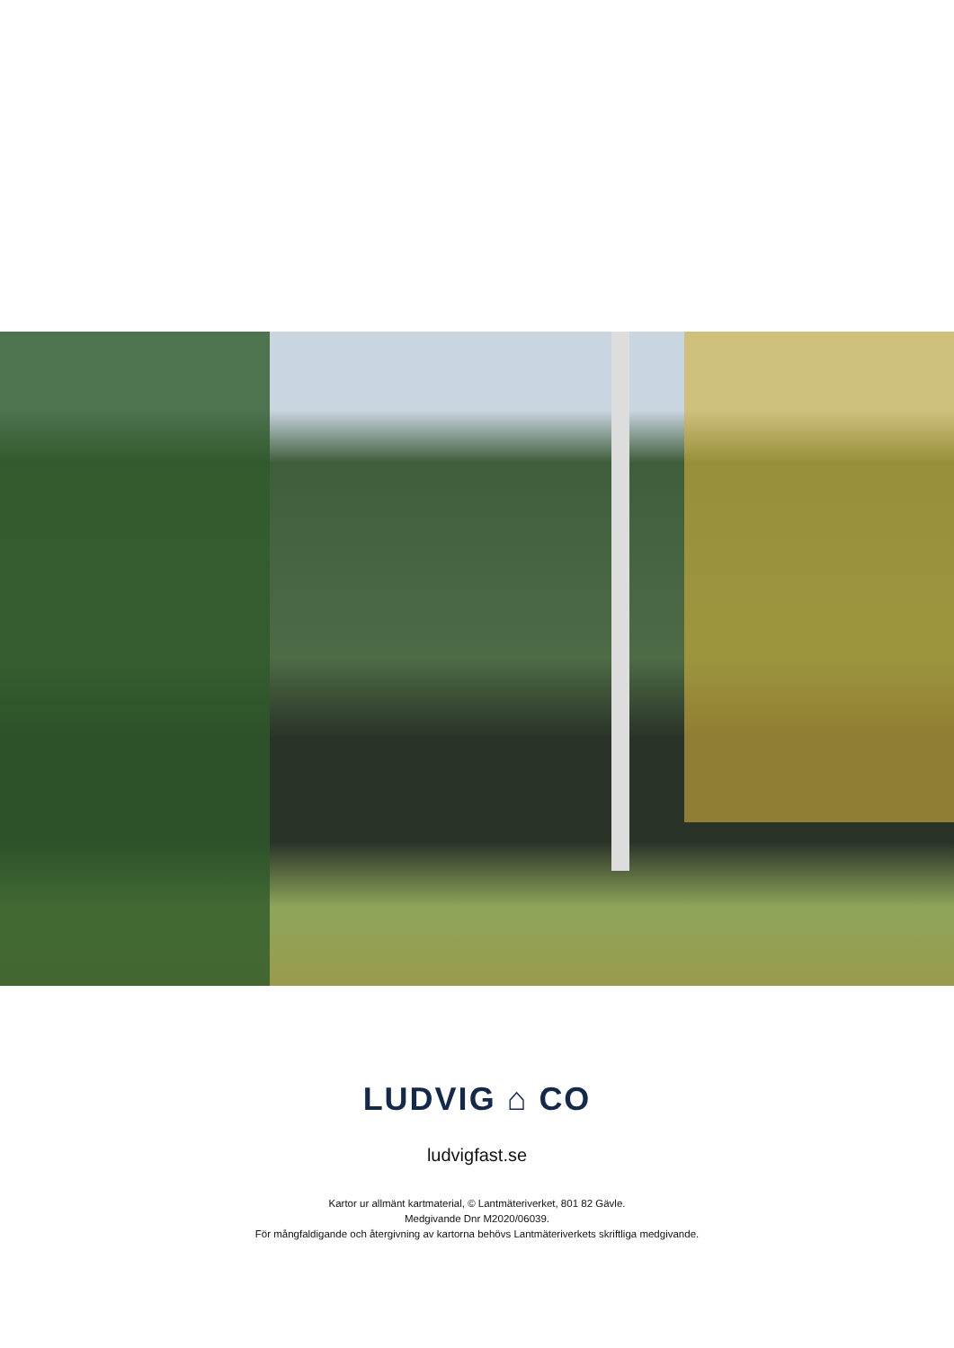LUDVIG ⌂ CO
ludvigfast.se
Kartor ur allmänt kartmaterial, © Lantmäteriverket, 801 82 Gävle.
Medgivande Dnr M2020/06039.
För mångfaldigande och återgivning av kartorna behövs Lantmäteriverkets skriftliga medgivande.